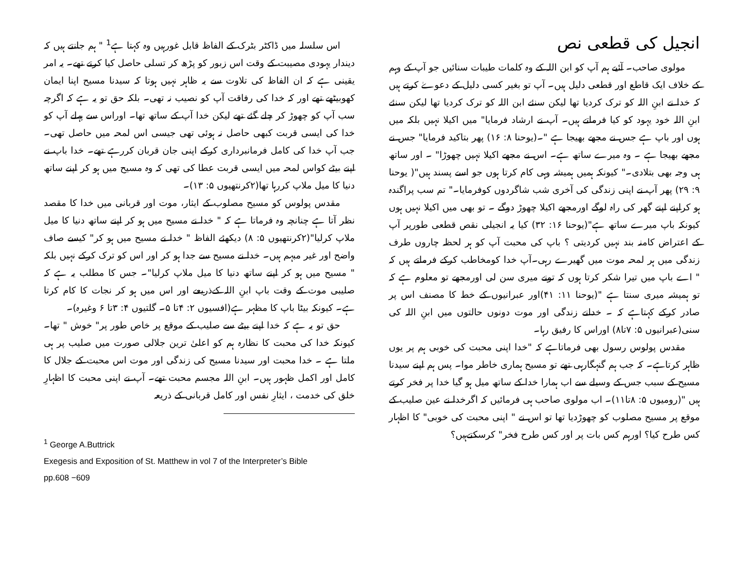انجیل کی قطعی نص
مولوی صاحب۔ آئیے ہم آپ کو ابن اللہ کے وہ کلمات طیبات سنائیں جو آپ کے وہم کے خلاف ایک قاطع اور قطعی دلیل ہیں۔ آپ تو بغیر کسی دلیل کے دعوےٰ کرتے ہیں کہ خدا نے ابنِ اللہ کو ترک کردیا تھا لیکن سنئے ابن اللہ کو ترک کردیا تھا لیکن سنئے ابنِ اللہ خود یہود کو کیا فرماتے ہیں۔ آپ نے ارشاد فرمایا" میں اکیلا نہیں بلکہ میں ہوں اور باپ ہے جس نے مجھے بھیجا ہے "۔(یوحنا ۸: ۱۶) پھر بتاکید فرمایا" جس نے مجھے بھیجا ہے ۔ وہ میرے ساتھ ہے۔ اس نے مجھے اکیلا نہیں چھوڑا" ۔ اور ساتھ ہی وجہ بھی بتلادی۔" کیونکہ ہمیں ہمیشہ وہی کام کرتا ہوں جو اسے پسند ہیں"( یوحنا ۹: ۲۹) پھر آپ نے اپنی زندگی کی آخری شب شاگردوں کوفرمایا۔" تم سب پراگندہ ہو کراپنے اپنے گھر کی راہ لوگے اورمجھے اکیلا چھوڑ دوگے ۔ تو بھی میں اکیلا نہیں ہوں کیونکہ باپ میرے ساتھ ہے"(یوحنا ۱۶: ۳۲) کیا یہ انجیلی نقص قطعی طورپر آپ کے اعتراض کامنہ بند نہیں کردیتی ؟ باپ کی محبت آپ کو ہر لحظہ چاروں طرف زندگی میں ہر لمحہ موت میں گھیرے رہی۔آپ خدا کومخاطب کرکے فرماتے ہیں کہ " اے باپ میں تیرا شکر کرتا ہوں کہ تونے میری سن لی اورمجھے تو معلوم ہے کہ تو ہمیشہ میری سنتا ہے "(یوحنا ۱۱: ۴۱)اور عبرانیوں کے خط کا مصنف اس پر صادر کرکے کہتاہے کہ ۔ خدانے زندگی اور موت دونوں حالتوں میں ابنِ اللہ کی سنی(عبرانیوں ۵: ۷تا۸) اوراس کا رفیق رہا۔
مقدس پولوس رسول بھی فرماتاہے کہ "خدا اپنی محبت کی خوبی ہم پر یوں ظاہر کرتاہے۔ کہ جب ہم گنہگارہی تھے تو مسیح ہماری خاطر موا۔ پس ہم اپنے سیدنا مسیح کے سبب جس کے وسیلے سے اب ہمارا خدا کے ساتھ میل ہو گیا خدا پر فخر کرتے ہیں "(رومیوں ۵: ۸تا۱۱)۔ اب مولوی صاحب ہی فرمائیں کہ اگرخدا نے عین صلیب کے موقع پر مسیح مصلوب کو چھوڑدیا تھا تو اس نے " اپنی محبت کی خوبی" کا اظہار کس طرح کیا؟ اورہم کس بات پر اور کس طرح فخر" کرسکتےہیں؟
اس سلسلہ میں ڈاکٹر بٹرک کے الفاظ قابل غورہیں وہ کہتا ہے<sup>1</sup> " ہم جانتے ہیں کہ دیندار یہودی مصیبت کے وقت اس زبور کو پڑھ کر تسلی حاصل کیا کرتے تھے۔ یہ امر یقینی ہے کہ ان الفاظ کی تلاوت سے یہ ظاہر نہیں ہوتا کہ سیدنا مسیح اپنا ایمان کھوبیٹھے تھے اور کہ خدا کی رفاقت آپ کو نصیب نہ تھی۔ بلکہ حق تو یہ ہے کہ اگرچہ سب آپ کو چھوڑ کر چلے گئے تھے لیکن خدا آپ کے ساتھ تھا۔ اوراس سے پہلے آپ کو خدا کی ایسی قربت کبھی حاصل نہ ہوئی تھی جیسی اس لمحہ میں حاصل تھی۔ جب آپ خدا کی کامل فرمانبرداری کرکے اپنی جان قربان کررہے تھے۔ خدا باپ نے اپنے بیٹے کواس لمحہ میں ایسی قربت عطا کی تھی کہ وہ مسیح میں ہو کر اپنے ساتھ دنیا کا میل ملاپ کررہا تھا(۲کرنتھیوں ۵: ۱۳)۔
مقدس پولوس کو مسیح مصلوب کے ایثار، موت اور قربانی میں خدا کا مقصد نظر آتا ہے چنانچہ وہ فرماتا ہے کہ " خدا نے مسیح میں ہو کر اپنے ساتھ دنیا کا میل ملاپ کرلیا"(۲کرنتھیوں ۵: ۸) دیکھئے الفاظ " خدا نے مسیح میں ہو کر" کیسے صاف واضح اور غیر مبہم ہیں۔ خدا نے مسیح سے جدا ہو کر اور اس کو ترک کرکے نہیں بلکہ " مسیح میں ہو کر اپنے ساتھ دنیا کا میل ملاپ کرلیا"۔ جس کا مطلب یہ ہے کہ صلیبی موت کے وقت باپ ابنِ اللہ کےذریعے اور اس میں ہو کر نجات کا کام کرتا ہے۔ کیونکہ بیٹا باپ کا مظہر ہے(افسیوں ۲: ۴تا ۵۔ گلتیوں ۴: ۳تا ۶ وغیرہ)۔
حق تو یہ ہے کہ خدا اپنے بیٹے سے صلیب کے موقع پر خاص طور پر" خوش " تھا۔ کیونکہ خدا کی محبت کا نظارہ ہم کو اعلیٰ ترین جلالی صورت میں صلیب پر ہی ملتا ہے ۔ خدا محبت اور سیدنا مسیح کی زندگی اور موت اس محبت کے جلال کا کامل اور اکمل ظہور ہیں۔ ابنِ اللہ مجسم محبت تھے۔ آپ نے اپنی محبت کا اظہارِ خلق کی خدمت ، ایثارِ نفس اور کامل قربانی کے ذریعہ
<sup>1</sup> George A.Buttrick
Exegesis and Exposition of St. Matthew in vol 7 of the Interpreter’s Bible
pp.608 −609